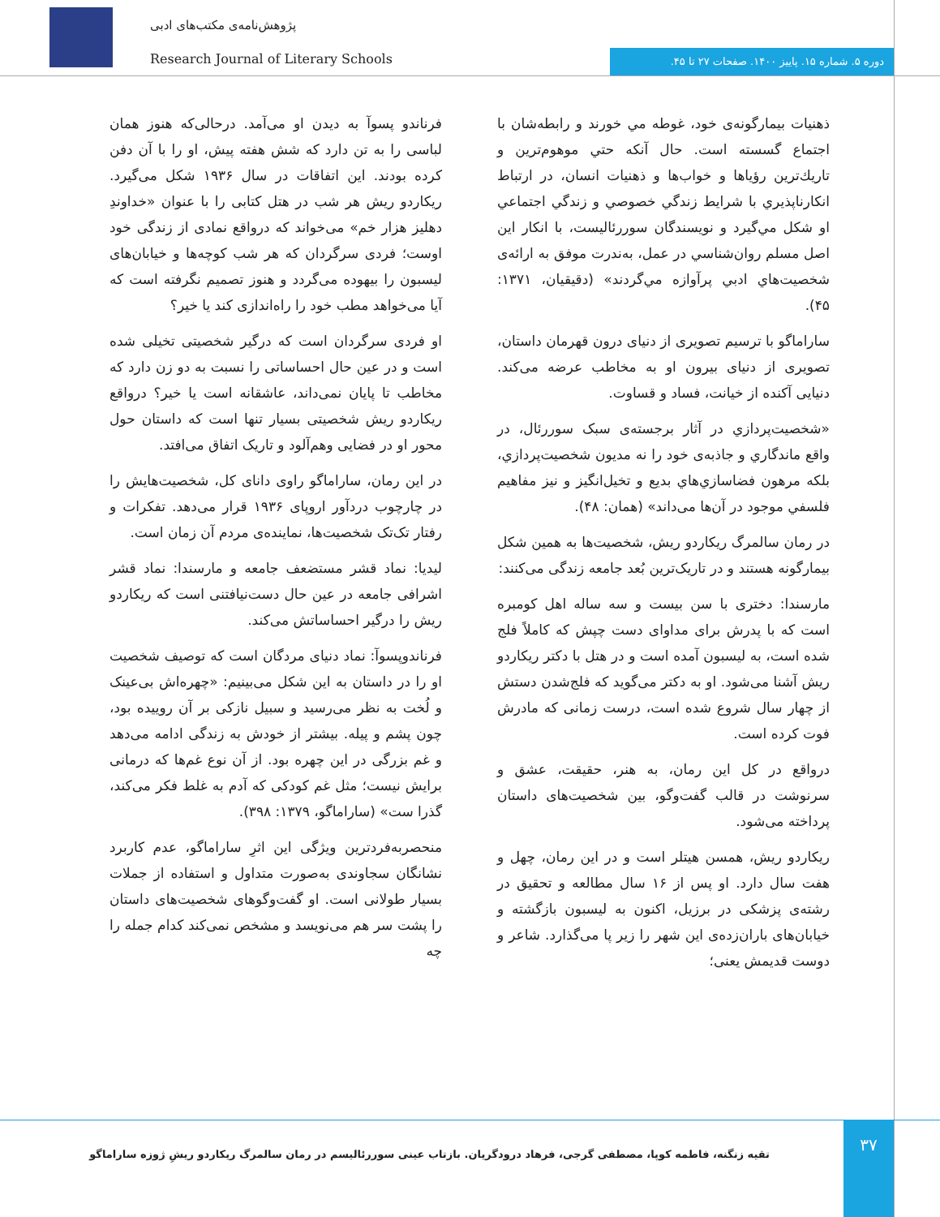پژوهش‌نامه‌ی مکتب‌های ادبی
Research Journal of Literary Schools
دوره ۵. شماره ۱۵. پاییز ۱۴۰۰. صفحات ۲۷ تا ۴۵.
ذهنيات بيمارگونه‌ی خود، غوطه مي خورند و رابطه‌شان با اجتماع گسسته است. حال آنکه حتي موهوم‌ترين و تاريك‌ترين رؤياها و خواب‌ها و ذهنيات انسان، در ارتباط انكارناپذيري با شرايط زندگي خصوصي و زندگي اجتماعي او شكل مي‌گيرد و نويسندگان سوررئاليست، با انكار اين اصل مسلم روان‌شناسي در عمل، به‌ندرت موفق به ارائه‌ی شخصيت‌هاي ادبي پرآوازه مي‌گردند» (دقيقيان، ۱۳۷۱: ۴۵).
ساراماگو با ترسیم تصویری از دنیای درون قهرمان داستان، تصویری از دنیای بیرون او به مخاطب عرضه می‌کند. دنیایی آکنده از خیانت، فساد و قساوت.
«شخصيت‌پردازي در آثار برجسته‌ی سبک سوررئال، در واقع ماندگاري و جاذبه‌ی خود را نه مديون شخصيت‌پردازي، بلكه مرهون فضاسازي‌هاي بديع و تخيل‌انگيز و نيز مفاهيم فلسفي موجود در آن‌ها می‌داند» (همان: ۴۸).
در رمان سالمرگ ریکاردو ریش، شخصیت‌ها به همین شکل بیمارگونه هستند و در تاریک‌ترین بُعد جامعه زندگی می‌کنند:
مارسندا: دختری با سن بیست و سه ساله اهل کومبره است که با پدرش برای مداوای دست چپش که کاملاً فلج شده است، به لیسبون آمده است و در هتل با دکتر ریکاردو ریش آشنا می‌شود. او به دکتر می‌گوید که فلج‌شدن دستش از چهار سال شروع شده است، درست زمانی که مادرش فوت کرده است.
درواقع در کل این رمان، به هنر، حقیقت، عشق و سرنوشت در قالب گفت‌وگو، بین شخصیت‌های داستان پرداخته می‌شود.
ریکاردو ریش، همسن هیتلر است و در این رمان، چهل و هفت سال دارد. او پس از ۱۶ سال مطالعه و تحقیق در رشته‌ی پزشکی در برزیل، اکنون به لیسبون بازگشته و خیابان‌های باران‌زده‌ی این شهر را زیر پا می‌گذارد. شاعر و دوست قدیمش یعنی؛
فرناندو پسوآ به دیدن او می‌آمد. درحالی‌که هنوز همان لباسی را به تن دارد که شش هفته پیش، او را با آن دفن کرده بودند. این اتفاقات در سال ۱۹۳۶ شکل می‌گیرد. ریکاردو ریش هر شب در هتل کتابی را با عنوان «خداوندِ دهلیز هزار خم» می‌خواند که درواقع نمادی از زندگی خود اوست؛ فردی سرگردان که هر شب کوچه‌ها و خیابان‌های لیسبون را بیهوده می‌گردد و هنوز تصمیم نگرفته است که آیا می‌خواهد مطب خود را راه‌اندازی کند یا خیر؟
او فردی سرگردان است که درگیر شخصیتی تخیلی شده است و در عین حال احساساتی را نسبت به دو زن دارد که مخاطب تا پایان نمی‌داند، عاشقانه است یا خیر؟ درواقع ریکاردو ریش شخصیتی بسیار تنها است که داستان حول محور او در فضایی وهم‌آلود و تاریک اتفاق می‌افتد.
در این رمان، ساراماگو راوی دانای کل، شخصیت‌هایش را در چارچوب دردآور اروپای ۱۹۳۶ قرار می‌دهد. تفکرات و رفتار تک‌تک شخصیت‌ها، نماینده‌ی مردم آن زمان است.
لیدیا: نماد قشر مستضعف جامعه و مارسندا: نماد قشر اشرافی جامعه در عین حال دست‌نیافتنی است که ریکاردو ریش را درگیر احساساتش می‌کند.
فرناندوپسوآ: نماد دنیای مردگان است که توصیف شخصیت او را در داستان به این شکل می‌بینیم: «چهره‌اش بی‌عینک و لُخت به نظر می‌رسید و سبیل نازکی بر آن روییده بود، چون پشم و پیله. بیشتر از خودش به زندگی ادامه می‌دهد و غم بزرگی در این چهره بود. از آن نوع غم‌ها که درمانی برایش نیست؛ مثل غم کودکی که آدم به غلط فکر می‌کند، گذرا ست» (ساراماگو، ۱۳۷۹: ۳۹۸).
منحصربه‌فردترین ویژگی این اثرِ ساراماگو، عدم کاربرد نشانگان سجاوندی به‌صورت متداول و استفاده از جملات بسیار طولانی است. او گفت‌وگوهای شخصیت‌های داستان را پشت سر هم می‌نویسد و مشخص نمی‌کند کدام جمله را چه
۳۷
تقیه زنگنه، فاطمه کوپا، مصطفی گرجی، فرهاد درودگریان. بازتاب عینی سوررئالیسم در رمان سالمرگ ریکاردو ریشِ ژوزه ساراماگو